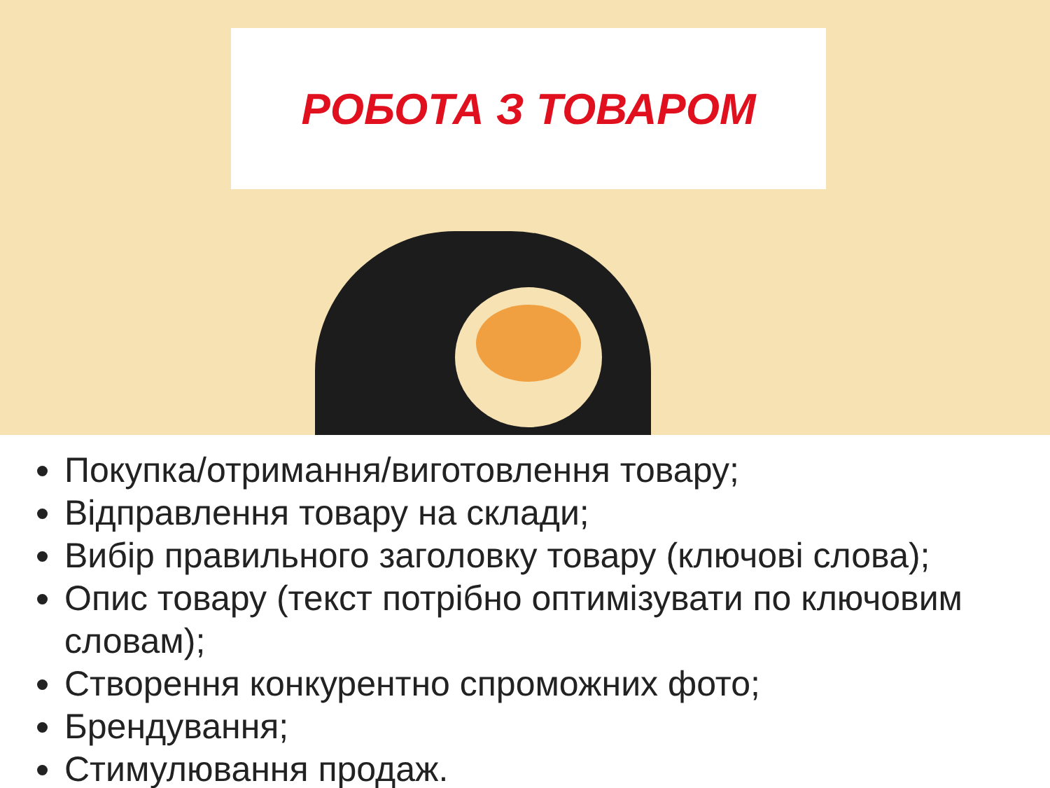РОБОТА З ТОВАРОМ
Покупка/отримання/виготовлення товару;
Відправлення товару на склади;
Вибір правильного заголовку товару (ключові слова);
Опис товару (текст потрібно оптимізувати по ключовим словам);
Створення конкурентно спроможних фото;
Брендування;
Стимулювання продаж.